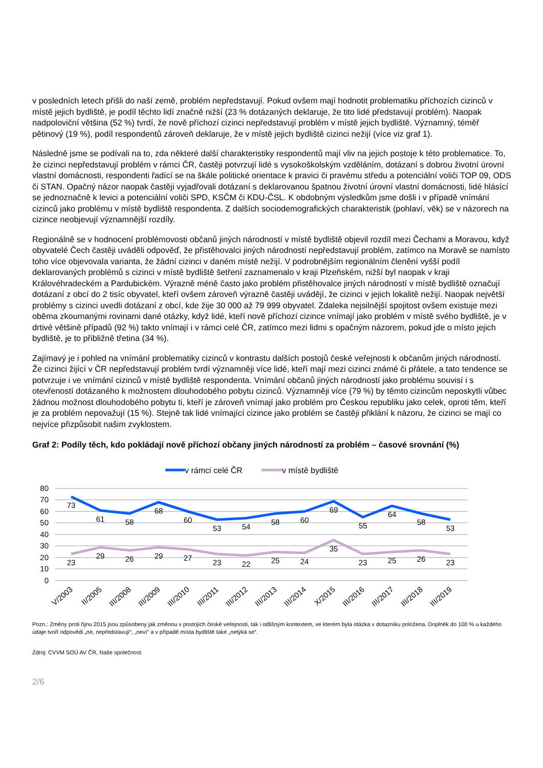v posledních letech přišli do naší země, problém nepředstavují. Pokud ovšem mají hodnotit problematiku příchozích cizinců v místě jejich bydliště, je podíl těchto lidí značně nižší (23 % dotázaných deklaruje, že tito lidé představují problém). Naopak nadpoloviční většina (52 %) tvrdí, že nově příchozí cizinci nepředstavují problém v místě jejich bydliště. Významný, téměř pětinový (19 %), podíl respondentů zároveň deklaruje, že v místě jejich bydliště cizinci nežijí (více viz graf 1).
Následně jsme se podívali na to, zda některé další charakteristiky respondentů mají vliv na jejich postoje k této problematice. To, že cizinci nepředstavují problém v rámci ČR, častěji potvrzují lidé s vysokoškolským vzděláním, dotázaní s dobrou životní úrovní vlastní domácnosti, respondenti řadící se na škále politické orientace k pravici či pravému středu a potenciální voliči TOP 09, ODS či STAN. Opačný názor naopak častěji vyjadřovali dotázaní s deklarovanou špatnou životní úrovní vlastní domácnosti, lidé hlásící se jednoznačně k levici a potenciální voliči SPD, KSČM či KDU-ČSL. K obdobným výsledkům jsme došli i v případě vnímání cizinců jako problému v místě bydliště respondenta. Z dalších sociodemografických charakteristik (pohlaví, věk) se v názorech na cizince neobjevují významnější rozdíly.
Regionálně se v hodnocení problémovosti občanů jiných národností v místě bydliště objevil rozdíl mezi Čechami a Moravou, když obyvatelé Čech častěji uváděli odpověď, že přistěhovalci jiných národností nepředstavují problém, zatímco na Moravě se namísto toho více objevovala varianta, že žádní cizinci v daném místě nežijí. V podrobnějším regionálním členění vyšší podíl deklarovaných problémů s cizinci v místě bydliště šetření zaznamenalo v kraji Plzeňském, nižší byl naopak v kraji Královéhradeckém a Pardubickém. Výrazně méně často jako problém přistěhovalce jiných národností v místě bydliště označují dotázaní z obcí do 2 tisíc obyvatel, kteří ovšem zároveň výrazně častěji uvádějí, že cizinci v jejich lokalitě nežijí. Naopak největší problémy s cizinci uvedli dotázaní z obcí, kde žije 30 000 až 79 999 obyvatel. Zdaleka nejsilnější spojitost ovšem existuje mezi oběma zkoumanými rovinami dané otázky, když lidé, kteří nově příchozí cizince vnímají jako problém v místě svého bydliště, je v drtivé většině případů (92 %) takto vnímají i v rámci celé ČR, zatímco mezi lidmi s opačným názorem, pokud jde o místo jejich bydliště, je to přibližně třetina (34 %).
Zajímavý je i pohled na vnímání problematiky cizinců v kontrastu dalších postojů české veřejnosti k občanům jiných národností. Že cizinci žijící v ČR nepředstavují problém tvrdí významněji více lidé, kteří mají mezi cizinci známé či přátele, a tato tendence se potvrzuje i ve vnímání cizinců v místě bydliště respondenta. Vnímání občanů jiných národností jako problému souvisí i s otevřeností dotázaného k možnostem dlouhodobého pobytu cizinců. Významněji více (79 %) by těmto cizincům neposkytli vůbec žádnou možnost dlouhodobého pobytu ti, kteří je zároveň vnímají jako problém pro Českou republiku jako celek, oproti těm, kteří je za problém nepovažují (15 %). Stejně tak lidé vnímající cizince jako problém se častěji přiklání k názoru, že cizinci se mají co nejvíce přizpůsobit našim zvyklostem.
Graf 2: Podíly těch, kdo pokládají nově příchozí občany jiných národností za problém – časové srovnání (%)
v rámci celé ČR
v místě bydliště
80
70
60
50
40
30
20
10
0
73
61
58
68
60
53
54
58
60
69
55
64
58
53
23
29
26
29
27
23
22
25
24
35
23
25
26
23
V/2003
II/2005
III/2008
III/2009
III/2010
III/2011
III/2012
III/2013
III/2014
X/2015
III/2016
III/2017
III/2018
III/2019
Pozn.: Změny proti říjnu 2015 jsou způsobeny jak změnou v postojích české veřejnosti, tak i odlišným kontextem, ve kterém byla otázka v dotazníku položena. Doplněk do 100 % u každého údaje tvoří odpovědi „ne, nepředstavují“, „neví“ a v případě místa bydliště také „netýká se“.
Zdroj: CVVM SOÚ AV ČR, Naše společnost.
2/6